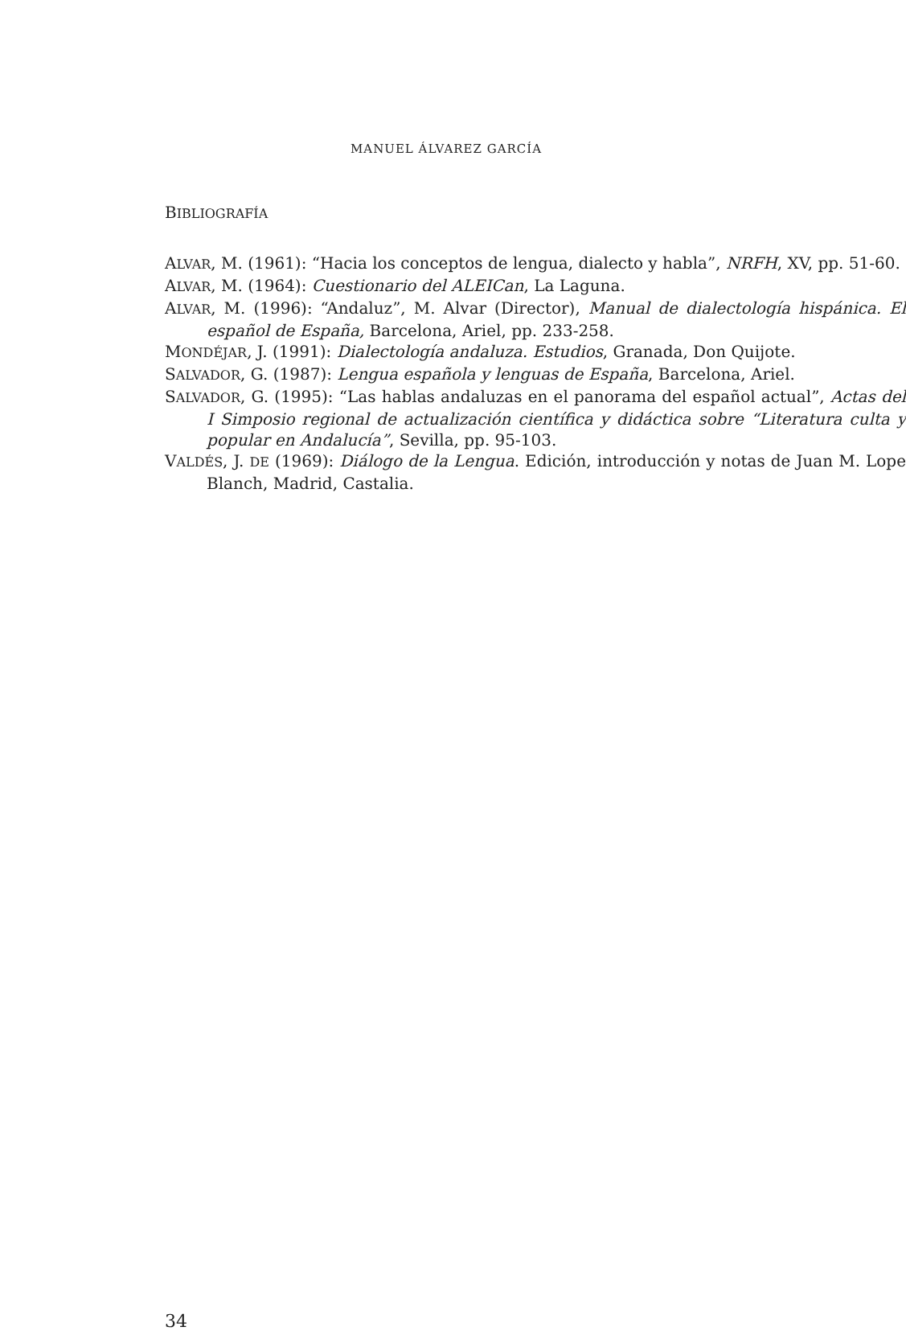MANUEL ÁLVAREZ GARCÍA
BIBLIOGRAFÍA
ALVAR, M. (1961): “Hacia los conceptos de lengua, dialecto y habla”, NRFH, XV, pp. 51-60.
ALVAR, M. (1964): Cuestionario del ALEICan, La Laguna.
ALVAR, M. (1996): “Andaluz”, M. Alvar (Director), Manual de dialectología hispánica. El español de España, Barcelona, Ariel, pp. 233-258.
MONDÉJAR, J. (1991): Dialectología andaluza. Estudios, Granada, Don Quijote.
SALVADOR, G. (1987): Lengua española y lenguas de España, Barcelona, Ariel.
SALVADOR, G. (1995): “Las hablas andaluzas en el panorama del español actual”, Actas del I Simposio regional de actualización científica y didáctica sobre “Literatura culta y popular en Andalucía”, Sevilla, pp. 95-103.
VALDÉS, J. DE (1969): Diálogo de la Lengua. Edición, introducción y notas de Juan M. Lope Blanch, Madrid, Castalia.
34